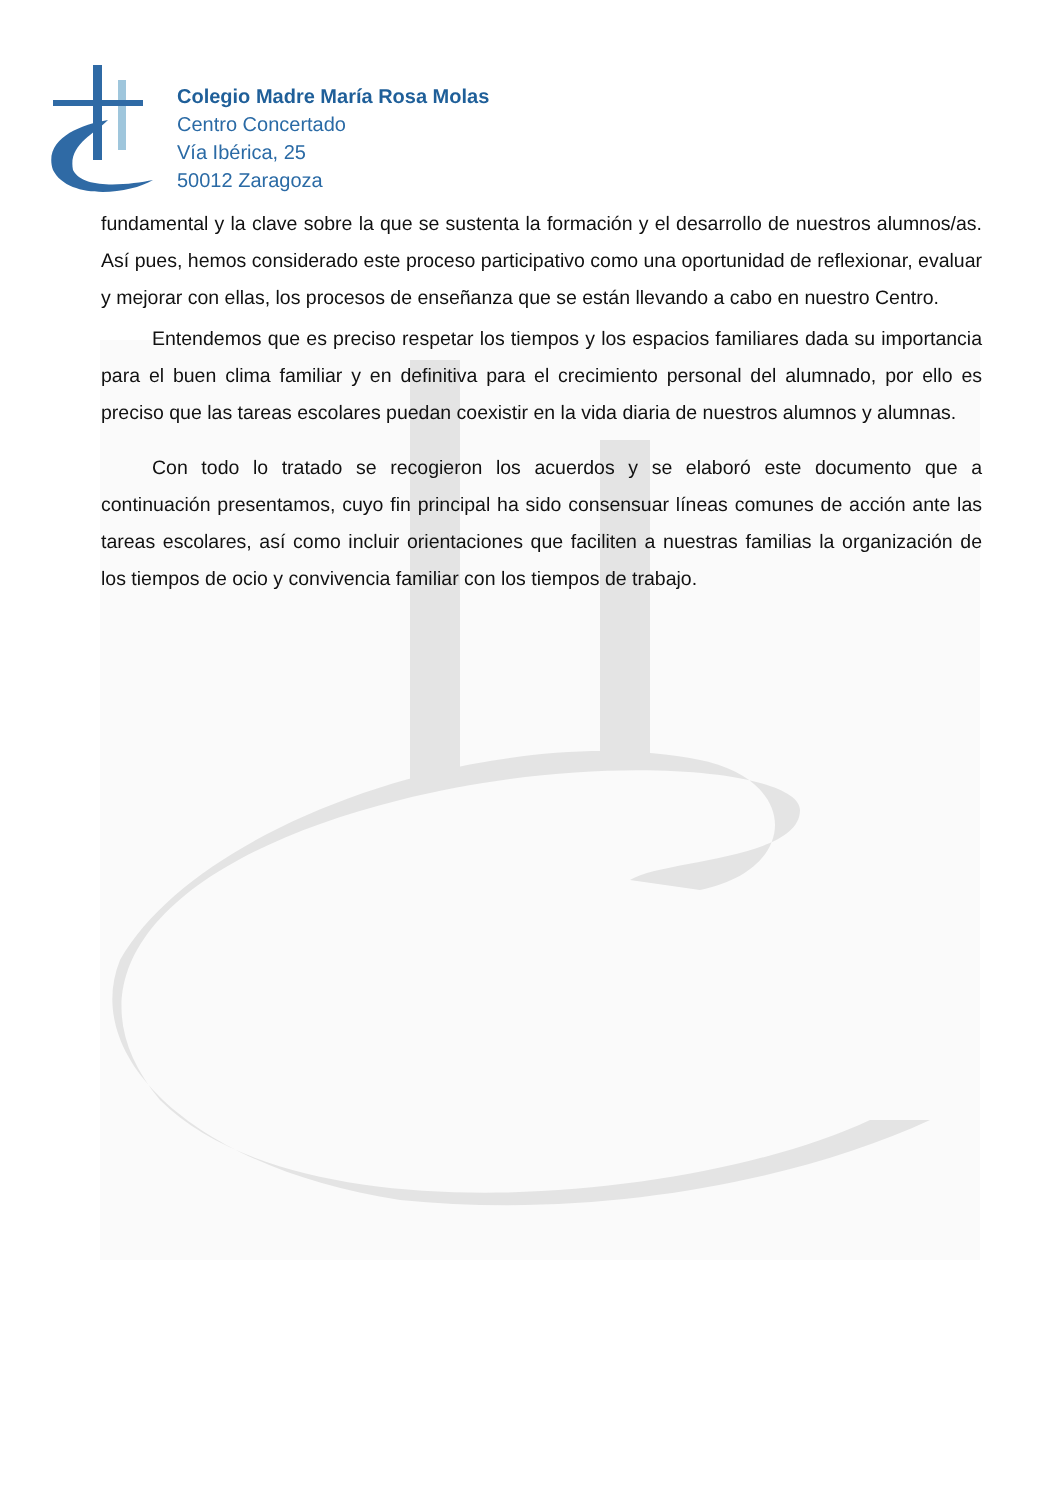Colegio Madre María Rosa Molas
Centro Concertado
Vía Ibérica, 25
50012 Zaragoza
fundamental y la clave sobre la que se sustenta la formación y el desarrollo de nuestros alumnos/as. Así pues, hemos considerado este proceso participativo como una oportunidad de reflexionar, evaluar y mejorar con ellas, los procesos de enseñanza que se están llevando a cabo en nuestro Centro.
Entendemos que es preciso respetar los tiempos y los espacios familiares dada su importancia para el buen clima familiar y en definitiva para el crecimiento personal del alumnado, por ello es preciso que las tareas escolares puedan coexistir en la vida diaria de nuestros alumnos y alumnas.
Con todo lo tratado se recogieron los acuerdos y se elaboró este documento que a continuación presentamos, cuyo fin principal ha sido consensuar líneas comunes de acción ante las tareas escolares, así como incluir orientaciones que faciliten a nuestras familias la organización de los tiempos de ocio y convivencia familiar con los tiempos de trabajo.